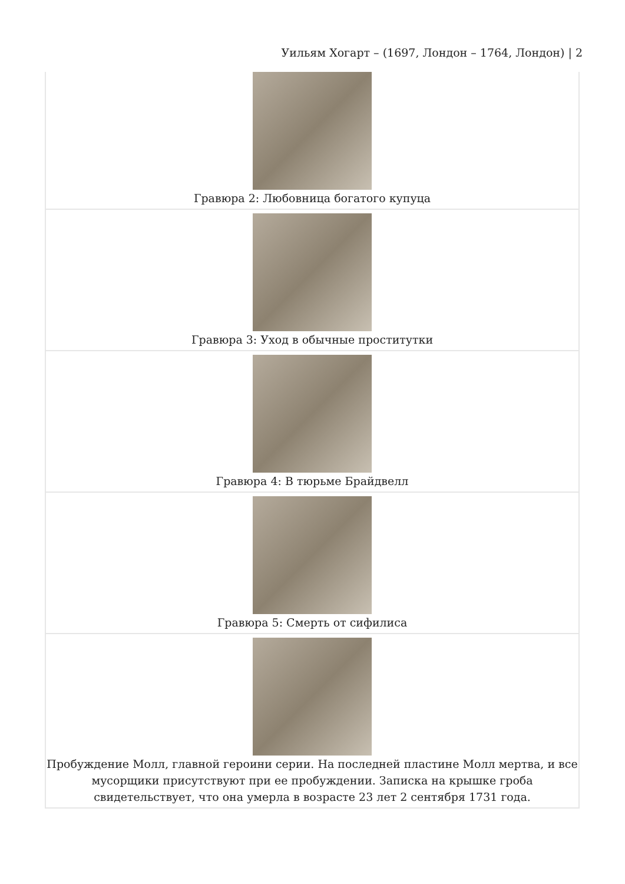Уильям Хогарт – (1697, Лондон – 1764, Лондон) | 2
| Гравюра 2: Любовница богатого купуца |
| Гравюра 3: Уход в обычные проститутки |
| Гравюра 4: В тюрьме Брайдвелл |
| Гравюра 5: Смерть от сифилиса |
| Пробуждение Молл, главной героини серии. На последней пластине Молл мертва, и все мусорщики присутствуют при ее пробуждении. Записка на крышке гроба свидетельствует, что она умерла в возрасте 23 лет 2 сентября 1731 года. |